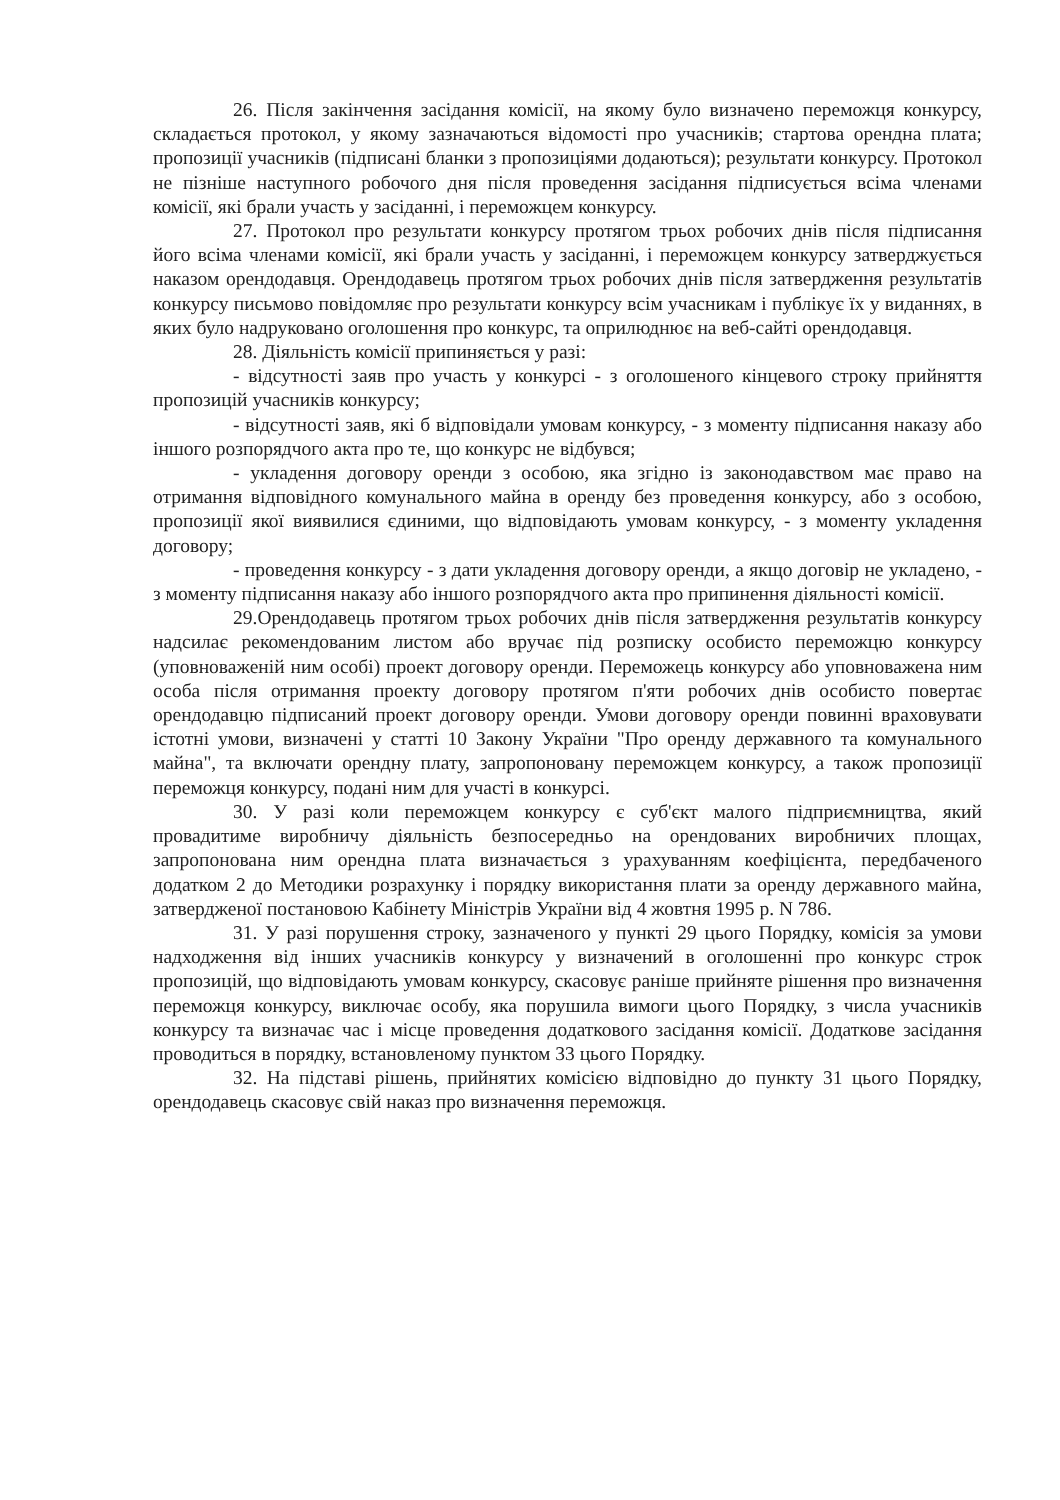26. Після закінчення засідання комісії, на якому було визначено переможця конкурсу, складається протокол, у якому зазначаються відомості про учасників; стартова орендна плата; пропозиції учасників (підписані бланки з пропозиціями додаються); результати конкурсу. Протокол не пізніше наступного робочого дня після проведення засідання підписується всіма членами комісії, які брали участь у засіданні, і переможцем конкурсу.
27. Протокол про результати конкурсу протягом трьох робочих днів після підписання його всіма членами комісії, які брали участь у засіданні, і переможцем конкурсу затверджується наказом орендодавця. Орендодавець протягом трьох робочих днів після затвердження результатів конкурсу письмово повідомляє про результати конкурсу всім учасникам і публікує їх у виданнях, в яких було надруковано оголошення про конкурс, та оприлюднює на веб-сайті орендодавця.
28. Діяльність комісії припиняється у разі:
- відсутності заяв про участь у конкурсі - з оголошеного кінцевого строку прийняття пропозицій учасників конкурсу;
- відсутності заяв, які б відповідали умовам конкурсу, - з моменту підписання наказу або іншого розпорядчого акта про те, що конкурс не відбувся;
- укладення договору оренди з особою, яка згідно із законодавством має право на отримання відповідного комунального майна в оренду без проведення конкурсу, або з особою, пропозиції якої виявилися єдиними, що відповідають умовам конкурсу, - з моменту укладення договору;
- проведення конкурсу - з дати укладення договору оренди, а якщо договір не укладено, - з моменту підписання наказу або іншого розпорядчого акта про припинення діяльності комісії.
29.Орендодавець протягом трьох робочих днів після затвердження результатів конкурсу надсилає рекомендованим листом або вручає під розписку особисто переможцю конкурсу (уповноваженій ним особі) проект договору оренди. Переможець конкурсу або уповноважена ним особа після отримання проекту договору протягом п'яти робочих днів особисто повертає орендодавцю підписаний проект договору оренди. Умови договору оренди повинні враховувати істотні умови, визначені у статті 10 Закону України "Про оренду державного та комунального майна", та включати орендну плату, запропоновану переможцем конкурсу, а також пропозиції переможця конкурсу, подані ним для участі в конкурсі.
30. У разі коли переможцем конкурсу є суб'єкт малого підприємництва, який провадитиме виробничу діяльність безпосередньо на орендованих виробничих площах, запропонована ним орендна плата визначається з урахуванням коефіцієнта, передбаченого додатком 2 до Методики розрахунку і порядку використання плати за оренду державного майна, затвердженої постановою Кабінету Міністрів України від 4 жовтня 1995 р. N 786.
31. У разі порушення строку, зазначеного у пункті 29 цього Порядку, комісія за умови надходження від інших учасників конкурсу у визначений в оголошенні про конкурс строк пропозицій, що відповідають умовам конкурсу, скасовує раніше прийняте рішення про визначення переможця конкурсу, виключає особу, яка порушила вимоги цього Порядку, з числа учасників конкурсу та визначає час і місце проведення додаткового засідання комісії. Додаткове засідання проводиться в порядку, встановленому пунктом 33 цього Порядку.
32. На підставі рішень, прийнятих комісією відповідно до пункту 31 цього Порядку, орендодавець скасовує свій наказ про визначення переможця.